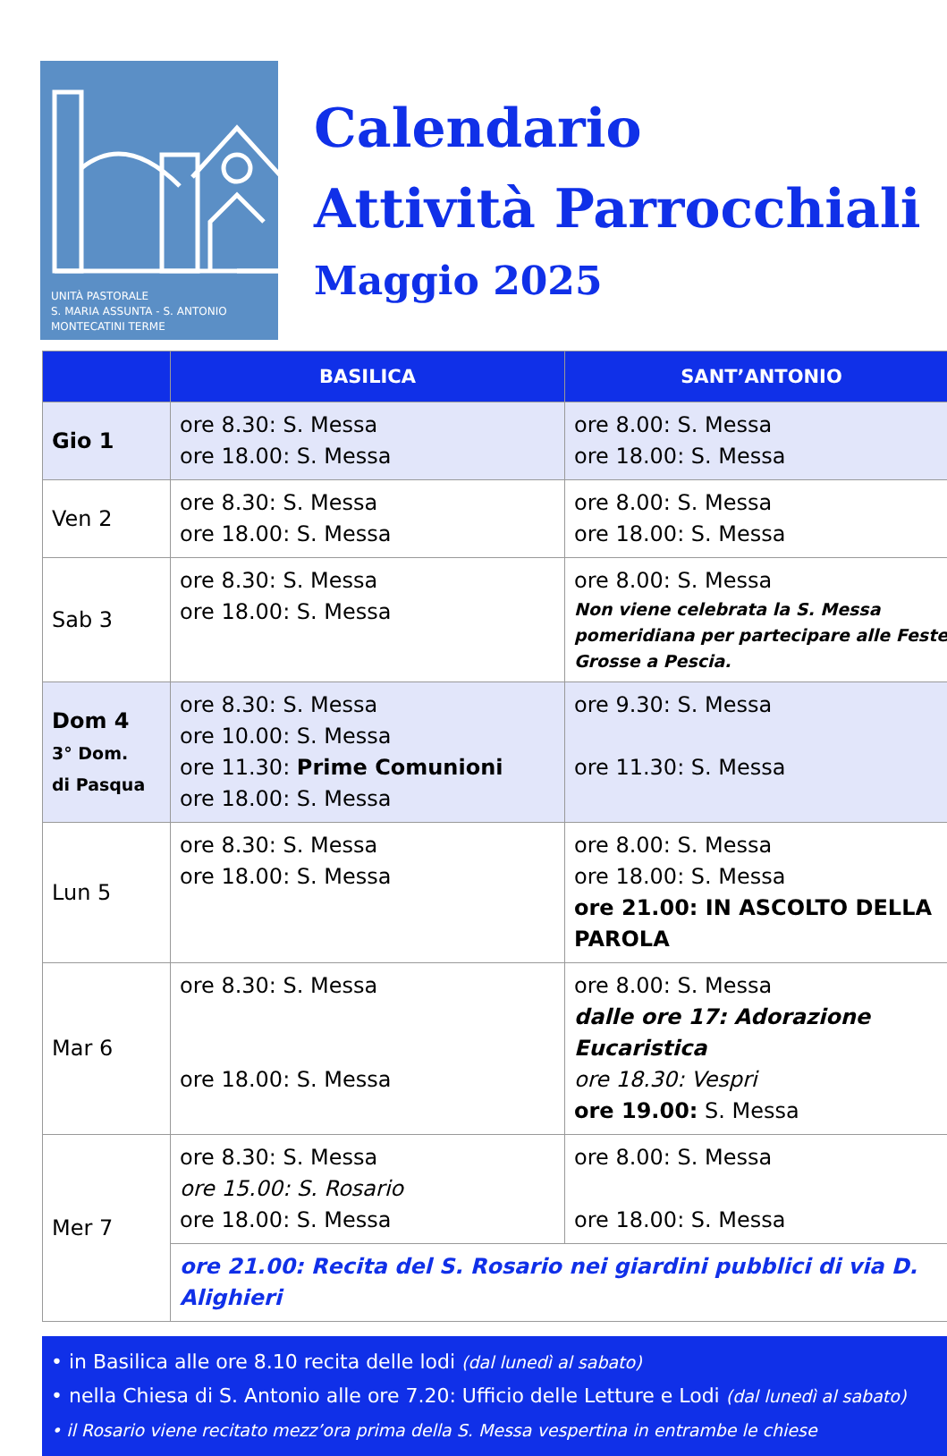UNITÀ PASTORALE
S. MARIA ASSUNTA - S. ANTONIO
MONTECATINI TERME
Calendario
Attività Parrocchiali
Maggio 2025
| | BASILICA | SANT’ANTONIO |
| --- | --- | --- |
| Gio 1 | ore 8.30: S. Messa ore 18.00: S. Messa | ore 8.00: S. Messa ore 18.00: S. Messa |
| Ven 2 | ore 8.30: S. Messa ore 18.00: S. Messa | ore 8.00: S. Messa ore 18.00: S. Messa |
| Sab 3 | ore 8.30: S. Messa ore 18.00: S. Messa | ore 8.00: S. Messa Non viene celebrata la S. Messa pomeridiana per partecipare alle Feste Grosse a Pescia. |
| Dom 4 3° Dom. di Pasqua | ore 8.30: S. Messa ore 10.00: S. Messa ore 11.30: Prime Comunioni ore 18.00: S. Messa | ore 9.30: S. Messa ore 11.30: S. Messa |
| Lun 5 | ore 8.30: S. Messa ore 18.00: S. Messa | ore 8.00: S. Messa ore 18.00: S. Messa ore 21.00: IN ASCOLTO DELLA PAROLA |
| Mar 6 | ore 8.30: S. Messa ore 18.00: S. Messa | ore 8.00: S. Messa dalle ore 17: Adorazione Eucaristica ore 18.30: Vespri ore 19.00: S. Messa |
| Mer 7 | ore 8.30: S. Messa ore 15.00: S. Rosario ore 18.00: S. Messa | ore 8.00: S. Messa ore 18.00: S. Messa |
| | ore 21.00: Recita del S. Rosario nei giardini pubblici di via D. Alighieri | |
• in Basilica alle ore 8.10 recita delle lodi (dal lunedì al sabato)
• nella Chiesa di S. Antonio alle ore 7.20: Ufficio delle Letture e Lodi (dal lunedì al sabato)
• il Rosario viene recitato mezz’ora prima della S. Messa vespertina in entrambe le chiese